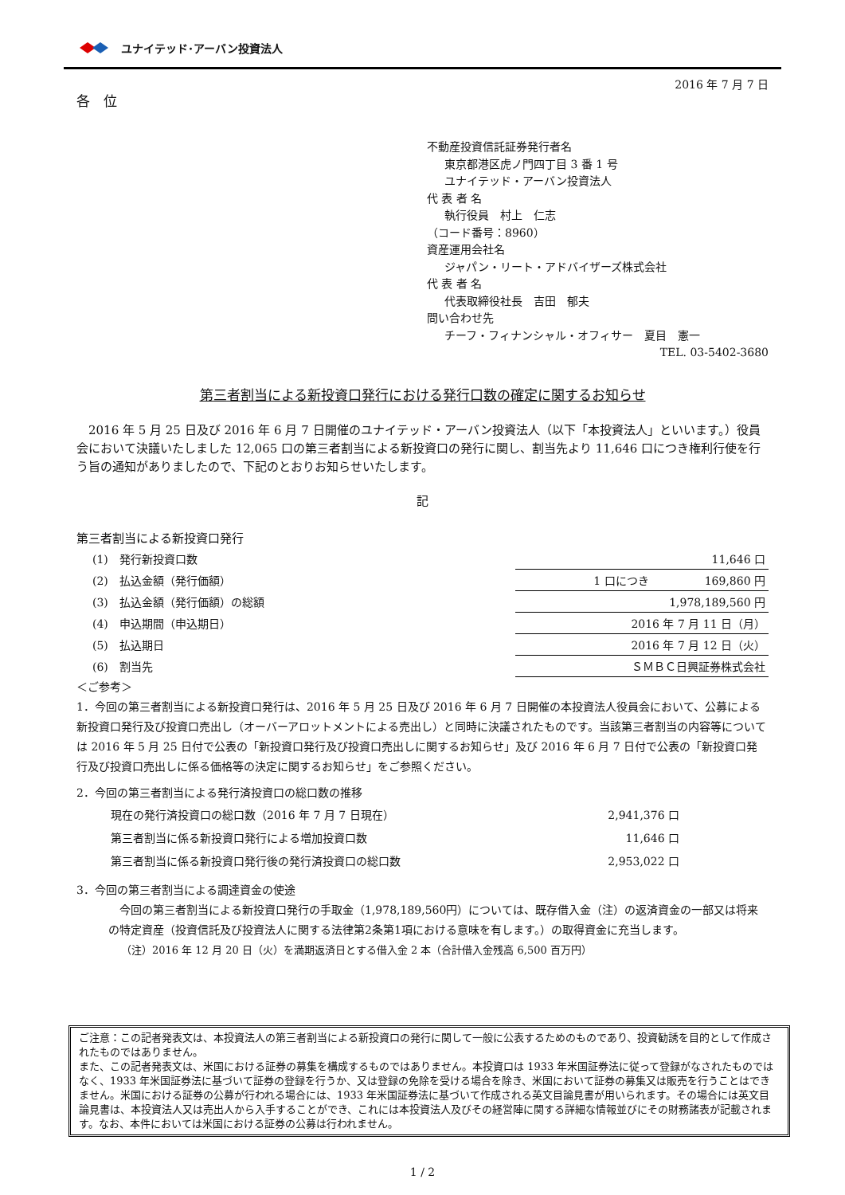ユナイテッド･アーバン投資法人
2016 年 7 月 7 日
各　位
不動産投資信託証券発行者名
東京都港区虎ノ門四丁目 3 番 1 号
ユナイテッド・アーバン投資法人
代 表 者 名
執行役員　村上　仁志
（コード番号：8960）
資産運用会社名
ジャパン・リート・アドバイザーズ株式会社
代 表 者 名
代表取締役社長　吉田　郁夫
問い合わせ先
チーフ・フィナンシャル・オフィサー　夏目　憲一
TEL. 03-5402-3680
第三者割当による新投資口発行における発行口数の確定に関するお知らせ
　2016 年 5 月 25 日及び 2016 年 6 月 7 日開催のユナイテッド・アーバン投資法人（以下「本投資法人」といいます。）役員会において決議いたしました 12,065 口の第三者割当による新投資口の発行に関し、割当先より 11,646 口につき権利行使を行う旨の通知がありましたので、下記のとおりお知らせいたします。
記
第三者割当による新投資口発行
| (1) 発行新投資口数 | 11,646 口 |
| (2) 払込金額（発行価額） | 1 口につき 169,860 円 |
| (3) 払込金額（発行価額）の総額 | 1,978,189,560 円 |
| (4) 申込期間（申込期日） | 2016 年 7 月 11 日（月） |
| (5) 払込期日 | 2016 年 7 月 12 日（火） |
| (6) 割当先 | ＳＭＢＣ日興証券株式会社 |
＜ご参考＞
1．今回の第三者割当による新投資口発行は、2016 年 5 月 25 日及び 2016 年 6 月 7 日開催の本投資法人役員会において、公募による新投資口発行及び投資口売出し（オーバーアロットメントによる売出し）と同時に決議されたものです。当該第三者割当の内容等については 2016 年 5 月 25 日付で公表の「新投資口発行及び投資口売出しに関するお知らせ」及び 2016 年 6 月 7 日付で公表の「新投資口発行及び投資口売出しに係る価格等の決定に関するお知らせ」をご参照ください。
2．今回の第三者割当による発行済投資口の総口数の推移
| 現在の発行済投資口の総口数（2016 年 7 月 7 日現在） | 2,941,376 口 |
| 第三者割当に係る新投資口発行による増加投資口数 | 11,646 口 |
| 第三者割当に係る新投資口発行後の発行済投資口の総口数 | 2,953,022 口 |
3．今回の第三者割当による調達資金の使途
　今回の第三者割当による新投資口発行の手取金（1,978,189,560円）については、既存借入金（注）の返済資金の一部又は将来の特定資産（投資信託及び投資法人に関する法律第2条第1項における意味を有します。）の取得資金に充当します。
（注）2016 年 12 月 20 日（火）を満期返済日とする借入金 2 本（合計借入金残高 6,500 百万円）
ご注意：この記者発表文は、本投資法人の第三者割当による新投資口の発行に関して一般に公表するためのものであり、投資勧誘を目的として作成されたものではありません。
また、この記者発表文は、米国における証券の募集を構成するものではありません。本投資口は 1933 年米国証券法に従って登録がなされたものではなく、1933 年米国証券法に基づいて証券の登録を行うか、又は登録の免除を受ける場合を除き、米国において証券の募集又は販売を行うことはできません。米国における証券の公募が行われる場合には、1933 年米国証券法に基づいて作成される英文目論見書が用いられます。その場合には英文目論見書は、本投資法人又は売出人から入手することができ、これには本投資法人及びその経営陣に関する詳細な情報並びにその財務諸表が記載されます。なお、本件においては米国における証券の公募は行われません。
1 / 2